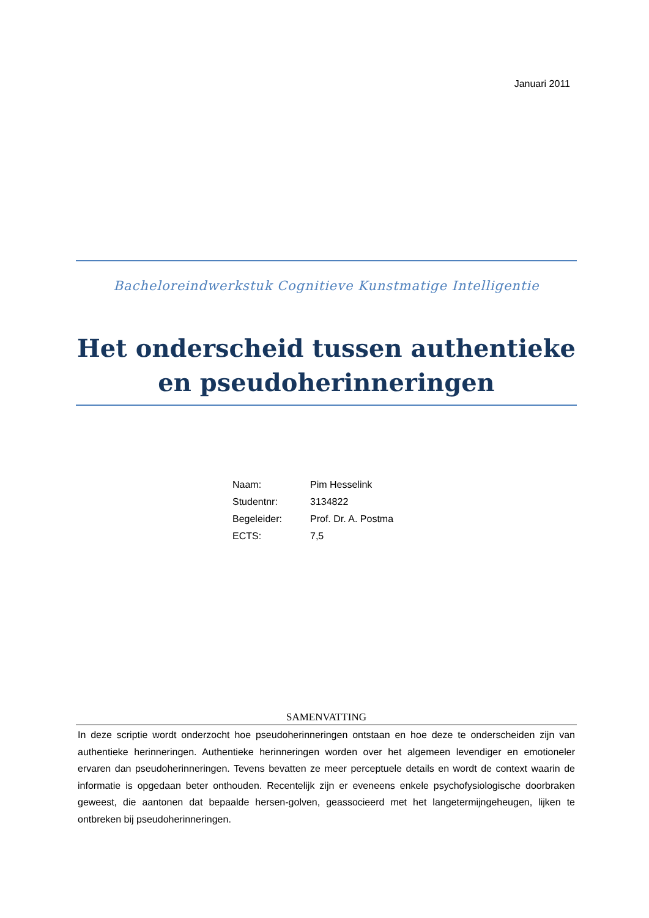Januari 2011
Bacheloreindwerkstuk Cognitieve Kunstmatige Intelligentie
Het onderscheid tussen authentieke en pseudoherinneringen
Naam: Pim Hesselink
Studentnr: 3134822
Begeleider: Prof. Dr. A. Postma
ECTS: 7,5
SAMENVATTING
In deze scriptie wordt onderzocht hoe pseudoherinneringen ontstaan en hoe deze te onderscheiden zijn van authentieke herinneringen. Authentieke herinneringen worden over het algemeen levendiger en emotioneler ervaren dan pseudoherinneringen. Tevens bevatten ze meer perceptuele details en wordt de context waarin de informatie is opgedaan beter onthouden. Recentelijk zijn er eveneens enkele psychofysiologische doorbraken geweest, die aantonen dat bepaalde hersen-golven, geassocieerd met het langetermijngeheugen, lijken te ontbreken bij pseudoherinneringen.